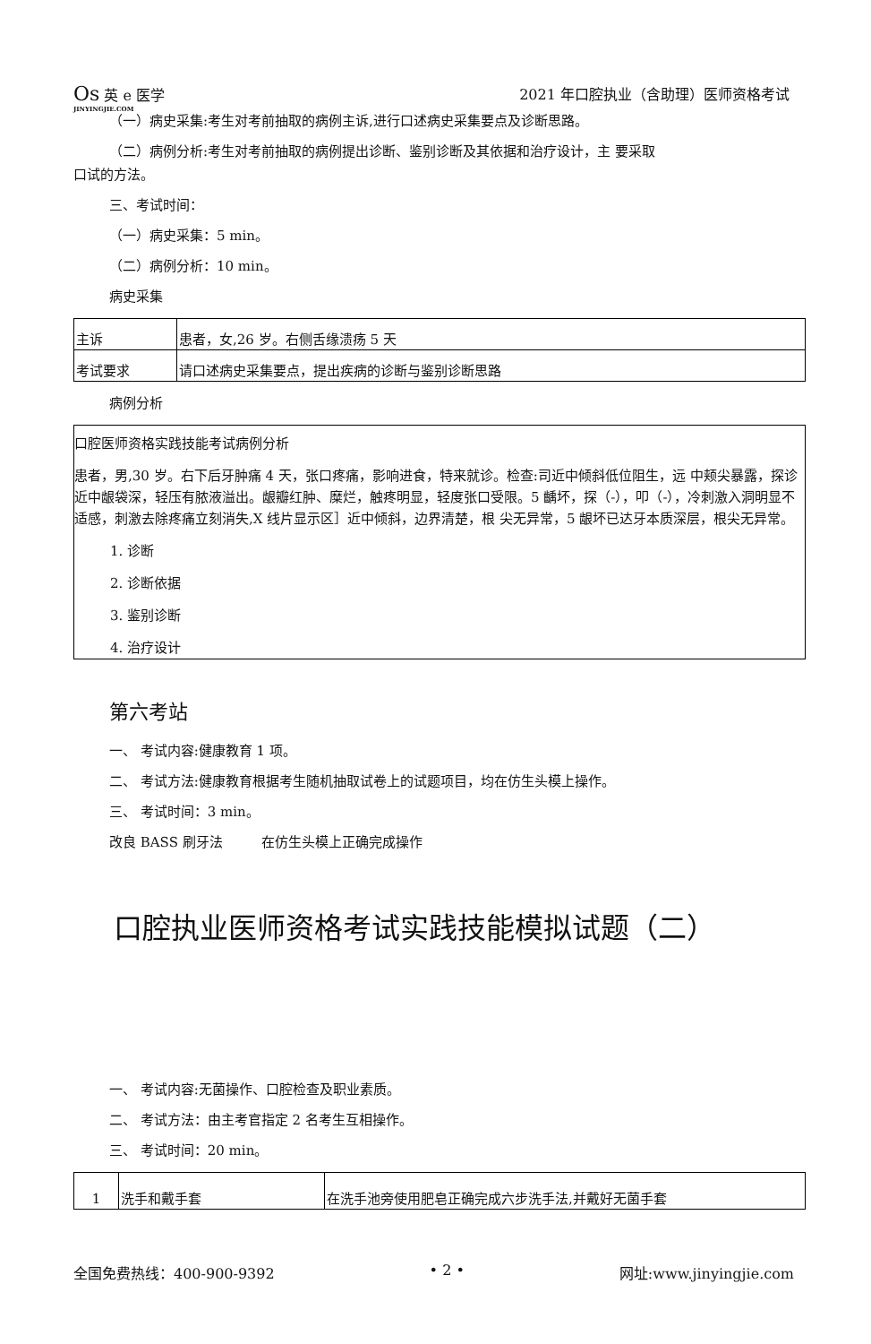Os 英 e 医学
JINYINGJIE.COM
2021 年口腔执业（含助理）医师资格考试
（一）病史采集:考生对考前抽取的病例主诉,进行口述病史采集要点及诊断思路。
（二）病例分析:考生对考前抽取的病例提出诊断、鉴别诊断及其依据和治疗设计，主 要采取
口试的方法。
三、考试时间：
（一）病史采集：5 min。
（二）病例分析：10 min。
病史采集
| 主诉 | 患者，女,26 岁。右侧舌缘溃疡 5 天 |
| 考试要求 | 请口述病史采集要点，提出疾病的诊断与鉴别诊断思路 |
病例分析
口腔医师资格实践技能考试病例分析
患者，男,30 岁。右下后牙肿痛 4 天，张口疼痛，影响进食，特来就诊。检查:司近中倾斜低位阻生，远 中颊尖暴露，探诊近中龈袋深，轻压有脓液溢出。龈瓣红肿、糜烂，触疼明显，轻度张口受限。5 齲坏，探（-），叩（-），冷刺激入洞明显不适感，刺激去除疼痛立刻消失,X 线片显示区］近中倾斜，边界清楚，根 尖无异常，5 龈坏已达牙本质深层，根尖无异常。
1. 诊断
2. 诊断依据
3. 鉴别诊断
4. 治疗设计
第六考站
一、 考试内容:健康教育 1 项。
二、 考试方法:健康教育根据考生随机抽取试卷上的试题项目，均在仿生头模上操作。
三、 考试时间：3 min。
改良 BASS 刷牙法 在仿生头模上正确完成操作
口腔执业医师资格考试实践技能模拟试题（二）
一、 考试内容:无菌操作、口腔检查及职业素质。
二、 考试方法：由主考官指定 2 名考生互相操作。
三、 考试时间：20 min。
| 1 | 洗手和戴手套 | 在洗手池旁使用肥皂正确完成六步洗手法,并戴好无菌手套 |
全国免费热线：400-900-9392 • 2 • 网址:www.jinyingjie.com